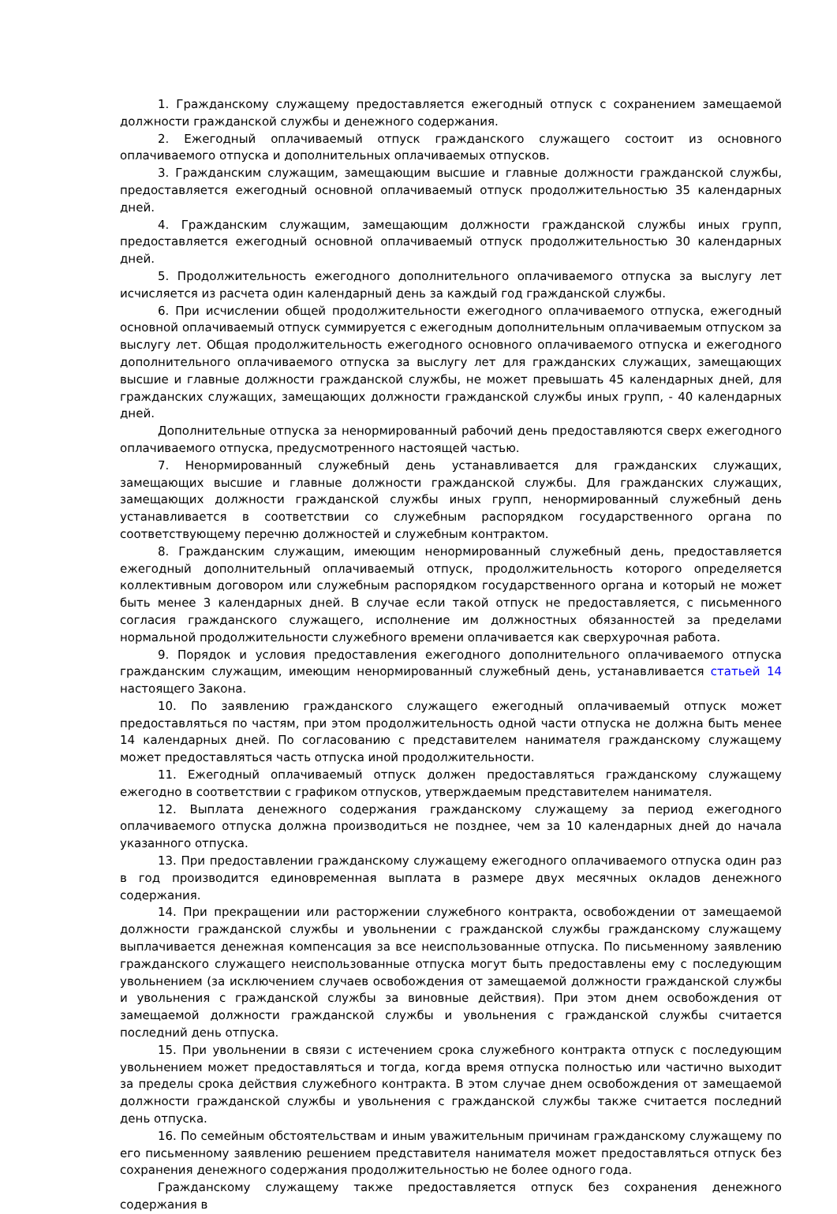1. Гражданскому служащему предоставляется ежегодный отпуск с сохранением замещаемой должности гражданской службы и денежного содержания.
2. Ежегодный оплачиваемый отпуск гражданского служащего состоит из основного оплачиваемого отпуска и дополнительных оплачиваемых отпусков.
3. Гражданским служащим, замещающим высшие и главные должности гражданской службы, предоставляется ежегодный основной оплачиваемый отпуск продолжительностью 35 календарных дней.
4. Гражданским служащим, замещающим должности гражданской службы иных групп, предоставляется ежегодный основной оплачиваемый отпуск продолжительностью 30 календарных дней.
5. Продолжительность ежегодного дополнительного оплачиваемого отпуска за выслугу лет исчисляется из расчета один календарный день за каждый год гражданской службы.
6. При исчислении общей продолжительности ежегодного оплачиваемого отпуска, ежегодный основной оплачиваемый отпуск суммируется с ежегодным дополнительным оплачиваемым отпуском за выслугу лет. Общая продолжительность ежегодного основного оплачиваемого отпуска и ежегодного дополнительного оплачиваемого отпуска за выслугу лет для гражданских служащих, замещающих высшие и главные должности гражданской службы, не может превышать 45 календарных дней, для гражданских служащих, замещающих должности гражданской службы иных групп, - 40 календарных дней.
Дополнительные отпуска за ненормированный рабочий день предоставляются сверх ежегодного оплачиваемого отпуска, предусмотренного настоящей частью.
7. Ненормированный служебный день устанавливается для гражданских служащих, замещающих высшие и главные должности гражданской службы. Для гражданских служащих, замещающих должности гражданской службы иных групп, ненормированный служебный день устанавливается в соответствии со служебным распорядком государственного органа по соответствующему перечню должностей и служебным контрактом.
8. Гражданским служащим, имеющим ненормированный служебный день, предоставляется ежегодный дополнительный оплачиваемый отпуск, продолжительность которого определяется коллективным договором или служебным распорядком государственного органа и который не может быть менее 3 календарных дней. В случае если такой отпуск не предоставляется, с письменного согласия гражданского служащего, исполнение им должностных обязанностей за пределами нормальной продолжительности служебного времени оплачивается как сверхурочная работа.
9. Порядок и условия предоставления ежегодного дополнительного оплачиваемого отпуска гражданским служащим, имеющим ненормированный служебный день, устанавливается статьей 14 настоящего Закона.
10. По заявлению гражданского служащего ежегодный оплачиваемый отпуск может предоставляться по частям, при этом продолжительность одной части отпуска не должна быть менее 14 календарных дней. По согласованию с представителем нанимателя гражданскому служащему может предоставляться часть отпуска иной продолжительности.
11. Ежегодный оплачиваемый отпуск должен предоставляться гражданскому служащему ежегодно в соответствии с графиком отпусков, утверждаемым представителем нанимателя.
12. Выплата денежного содержания гражданскому служащему за период ежегодного оплачиваемого отпуска должна производиться не позднее, чем за 10 календарных дней до начала указанного отпуска.
13. При предоставлении гражданскому служащему ежегодного оплачиваемого отпуска один раз в год производится единовременная выплата в размере двух месячных окладов денежного содержания.
14. При прекращении или расторжении служебного контракта, освобождении от замещаемой должности гражданской службы и увольнении с гражданской службы гражданскому служащему выплачивается денежная компенсация за все неиспользованные отпуска. По письменному заявлению гражданского служащего неиспользованные отпуска могут быть предоставлены ему с последующим увольнением (за исключением случаев освобождения от замещаемой должности гражданской службы и увольнения с гражданской службы за виновные действия). При этом днем освобождения от замещаемой должности гражданской службы и увольнения с гражданской службы считается последний день отпуска.
15. При увольнении в связи с истечением срока служебного контракта отпуск с последующим увольнением может предоставляться и тогда, когда время отпуска полностью или частично выходит за пределы срока действия служебного контракта. В этом случае днем освобождения от замещаемой должности гражданской службы и увольнения с гражданской службы также считается последний день отпуска.
16. По семейным обстоятельствам и иным уважительным причинам гражданскому служащему по его письменному заявлению решением представителя нанимателя может предоставляться отпуск без сохранения денежного содержания продолжительностью не более одного года.
Гражданскому служащему также предоставляется отпуск без сохранения денежного содержания в